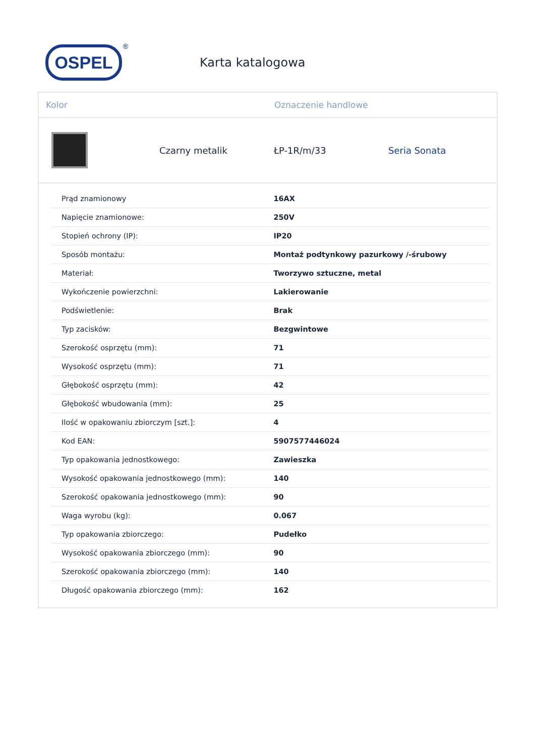OSPEL
®
Karta katalogowa
Kolor Oznaczenie handlowe
Czarny metalik ŁP-1R/m/33 Seria Sonata
| Prąd znamionowy | 16AX |
| Napięcie znamionowe: | 250V |
| Stopień ochrony (IP): | IP20 |
| Sposób montażu: | Montaż podtynkowy pazurkowy /-śrubowy |
| Materiał: | Tworzywo sztuczne, metal |
| Wykończenie powierzchni: | Lakierowanie |
| Podświetlenie: | Brak |
| Typ zacisków: | Bezgwintowe |
| Szerokość osprzętu (mm): | 71 |
| Wysokość osprzętu (mm): | 71 |
| Głębokość osprzętu (mm): | 42 |
| Głębokość wbudowania (mm): | 25 |
| Ilość w opakowaniu zbiorczym [szt.]: | 4 |
| Kod EAN: | 5907577446024 |
| Typ opakowania jednostkowego: | Zawieszka |
| Wysokość opakowania jednostkowego (mm): | 140 |
| Szerokość opakowania jednostkowego (mm): | 90 |
| Waga wyrobu (kg): | 0.067 |
| Typ opakowania zbiorczego: | Pudełko |
| Wysokość opakowania zbiorczego (mm): | 90 |
| Szerokość opakowania zbiorczego (mm): | 140 |
| Długość opakowania zbiorczego (mm): | 162 |